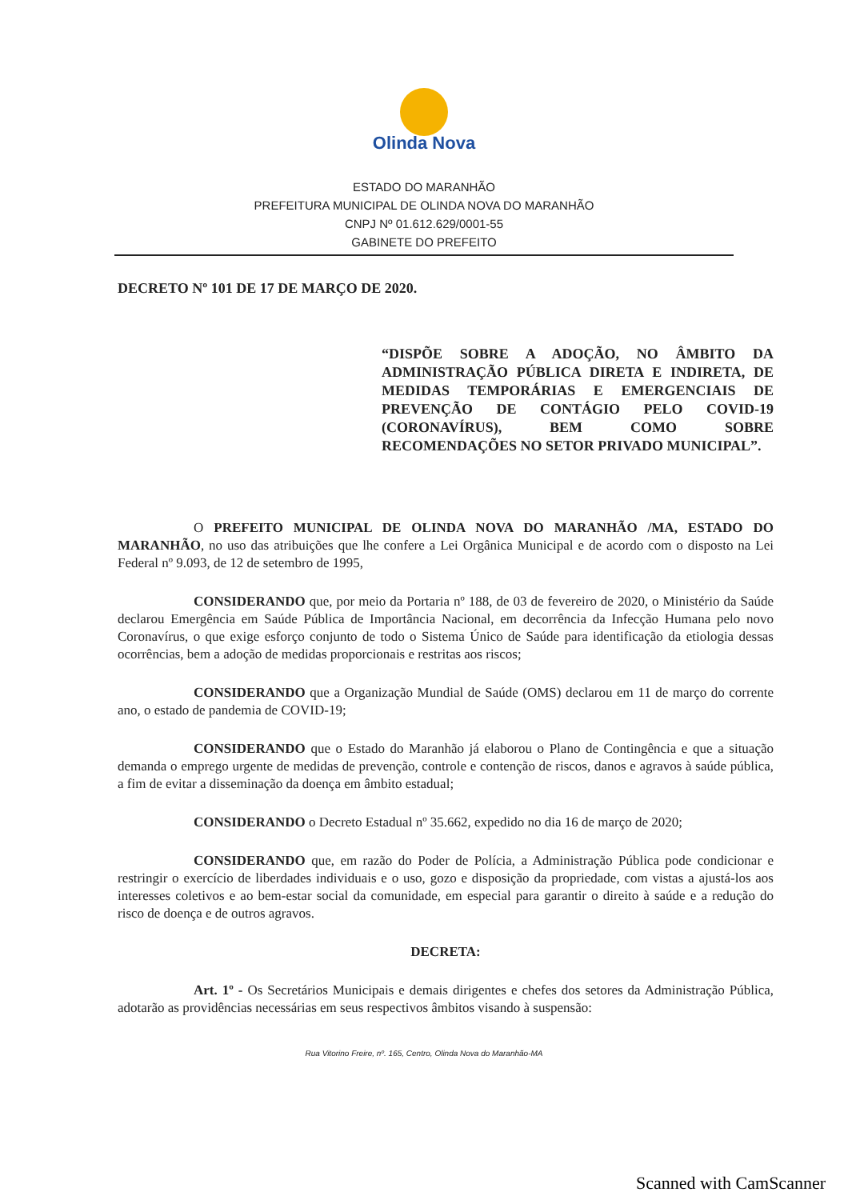Olinda Nova
ESTADO DO MARANHÃO
PREFEITURA MUNICIPAL DE OLINDA NOVA DO MARANHÃO
CNPJ Nº 01.612.629/0001-55
GABINETE DO PREFEITO
DECRETO Nº 101 DE 17 DE MARÇO DE 2020.
“DISPÕE SOBRE A ADOÇÃO, NO ÂMBITO DA ADMINISTRAÇÃO PÚBLICA DIRETA E INDIRETA, DE MEDIDAS TEMPORÁRIAS E EMERGENCIAIS DE PREVENÇÃO DE CONTÁGIO PELO COVID-19 (CORONAVÍRUS), BEM COMO SOBRE RECOMENDAÇÕES NO SETOR PRIVADO MUNICIPAL”.
O PREFEITO MUNICIPAL DE OLINDA NOVA DO MARANHÃO /MA, ESTADO DO MARANHÃO, no uso das atribuições que lhe confere a Lei Orgânica Municipal e de acordo com o disposto na Lei Federal nº 9.093, de 12 de setembro de 1995,
CONSIDERANDO que, por meio da Portaria nº 188, de 03 de fevereiro de 2020, o Ministério da Saúde declarou Emergência em Saúde Pública de Importância Nacional, em decorrência da Infecção Humana pelo novo Coronavírus, o que exige esforço conjunto de todo o Sistema Único de Saúde para identificação da etiologia dessas ocorrências, bem a adoção de medidas proporcionais e restritas aos riscos;
CONSIDERANDO que a Organização Mundial de Saúde (OMS) declarou em 11 de março do corrente ano, o estado de pandemia de COVID-19;
CONSIDERANDO que o Estado do Maranhão já elaborou o Plano de Contingência e que a situação demanda o emprego urgente de medidas de prevenção, controle e contenção de riscos, danos e agravos à saúde pública, a fim de evitar a disseminação da doença em âmbito estadual;
CONSIDERANDO o Decreto Estadual nº 35.662, expedido no dia 16 de março de 2020;
CONSIDERANDO que, em razão do Poder de Polícia, a Administração Pública pode condicionar e restringir o exercício de liberdades individuais e o uso, gozo e disposição da propriedade, com vistas a ajustá-los aos interesses coletivos e ao bem-estar social da comunidade, em especial para garantir o direito à saúde e a redução do risco de doença e de outros agravos.
DECRETA:
Art. 1º - Os Secretários Municipais e demais dirigentes e chefes dos setores da Administração Pública, adotarão as providências necessárias em seus respectivos âmbitos visando à suspensão:
Rua Vitorino Freire, nº. 165, Centro, Olinda Nova do Maranhão-MA
Scanned with CamScanner